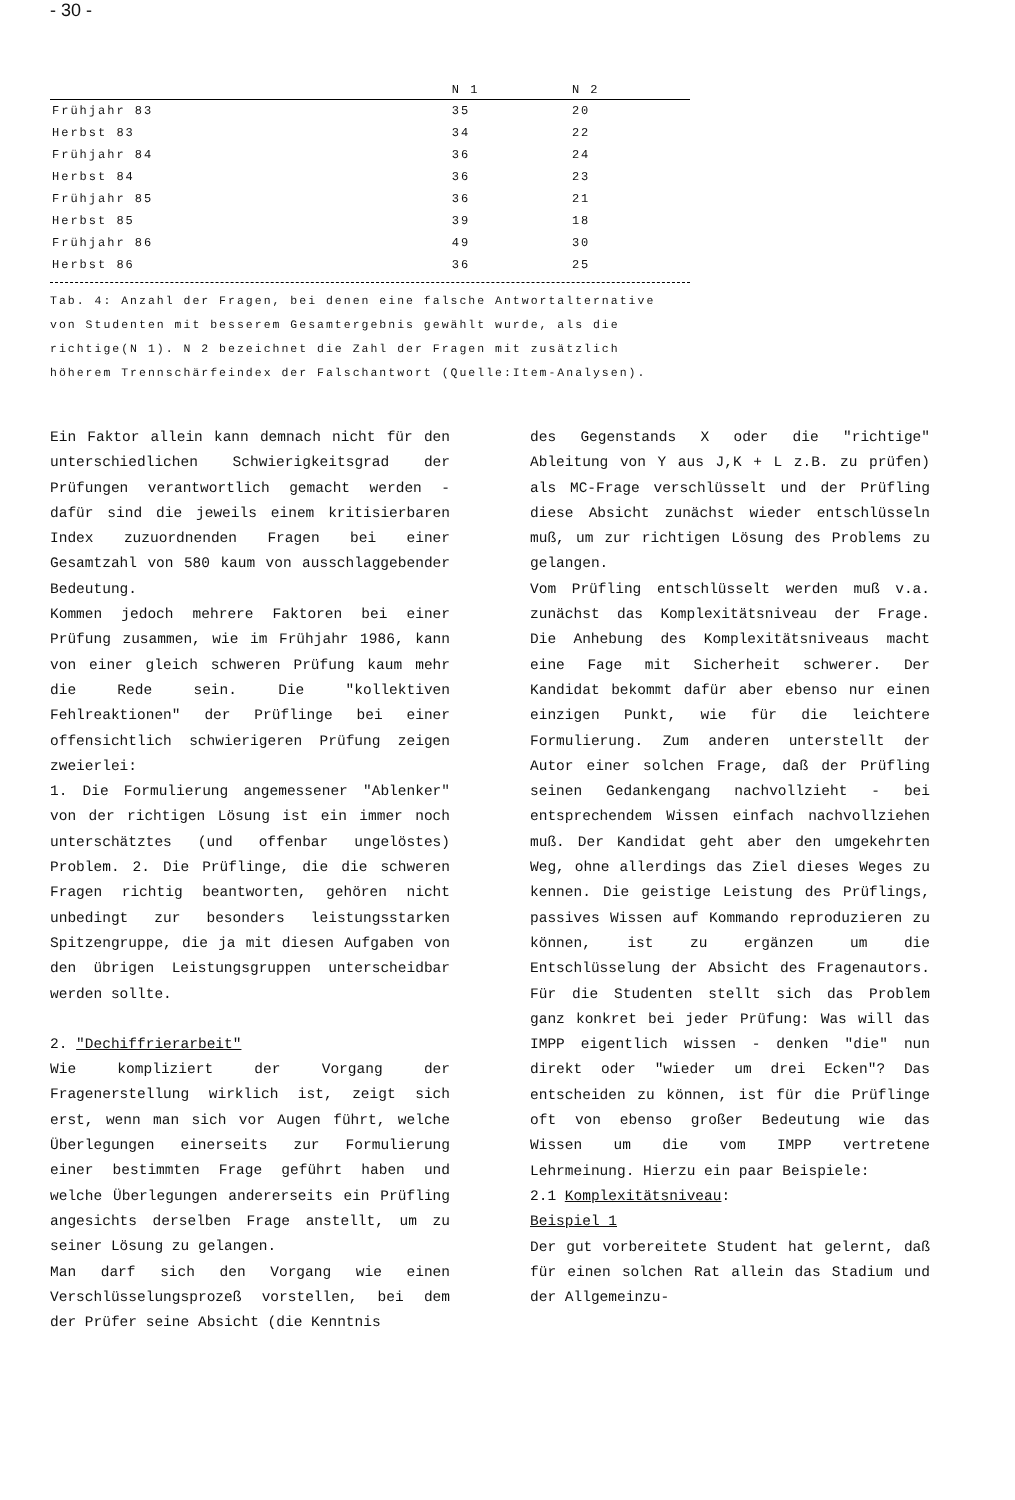- 30 -
| | N 1 | N 2 |
| --- | --- | --- |
| Frühjahr 83 | 35 | 20 |
| Herbst 83 | 34 | 22 |
| Frühjahr 84 | 36 | 24 |
| Herbst 84 | 36 | 23 |
| Frühjahr 85 | 36 | 21 |
| Herbst 85 | 39 | 18 |
| Frühjahr 86 | 49 | 30 |
| Herbst 86 | 36 | 25 |
Tab. 4: Anzahl der Fragen, bei denen eine falsche Antwortalternative von Studenten mit besserem Gesamtergebnis gewählt wurde, als die richtige(N 1). N 2 bezeichnet die Zahl der Fragen mit zusätzlich höherem Trennschärfeindex der Falschantwort (Quelle:Item-Analysen).
Ein Faktor allein kann demnach nicht für den unterschiedlichen Schwierigkeitsgrad der Prüfungen verantwortlich gemacht werden - dafür sind die jeweils einem kritisierbaren Index zuzuordnenden Fragen bei einer Gesamtzahl von 580 kaum von ausschlaggebender Bedeutung.
Kommen jedoch mehrere Faktoren bei einer Prüfung zusammen, wie im Frühjahr 1986, kann von einer gleich schweren Prüfung kaum mehr die Rede sein. Die "kollektiven Fehlreaktionen" der Prüflinge bei einer offensichtlich schwierigeren Prüfung zeigen zweierlei:
1. Die Formulierung angemessener "Ablenker" von der richtigen Lösung ist ein immer noch unterschätztes (und offenbar ungelöstes) Problem. 2. Die Prüflinge, die die schweren Fragen richtig beantworten, gehören nicht unbedingt zur besonders leistungsstarken Spitzengruppe, die ja mit diesen Aufgaben von den übrigen Leistungsgruppen unterscheidbar werden sollte.
2. "Dechiffrierarbeit"
Wie kompliziert der Vorgang der Fragenerstellung wirklich ist, zeigt sich erst, wenn man sich vor Augen führt, welche Überlegungen einerseits zur Formulierung einer bestimmten Frage geführt haben und welche Überlegungen andererseits ein Prüfling angesichts derselben Frage anstellt, um zu seiner Lösung zu gelangen.
Man darf sich den Vorgang wie einen Verschlüsselungsprozeß vorstellen, bei dem der Prüfer seine Absicht (die Kenntnis
des Gegenstands X oder die "richtige" Ableitung von Y aus J,K + L z.B. zu prüfen) als MC-Frage verschlüsselt und der Prüfling diese Absicht zunächst wieder entschlüsseln muß, um zur richtigen Lösung des Problems zu gelangen.
Vom Prüfling entschlüsselt werden muß v.a. zunächst das Komplexitätsniveau der Frage. Die Anhebung des Komplexitätsniveaus macht eine Fage mit Sicherheit schwerer. Der Kandidat bekommt dafür aber ebenso nur einen einzigen Punkt, wie für die leichtere Formulierung. Zum anderen unterstellt der Autor einer solchen Frage, daß der Prüfling seinen Gedankengang nachvollzieht - bei entsprechendem Wissen einfach nachvollziehen muß. Der Kandidat geht aber den umgekehrten Weg, ohne allerdings das Ziel dieses Weges zu kennen. Die geistige Leistung des Prüflings, passives Wissen auf Kommando reproduzieren zu können, ist zu ergänzen um die Entschlüsselung der Absicht des Fragenautors. Für die Studenten stellt sich das Problem ganz konkret bei jeder Prüfung: Was will das IMPP eigentlich wissen - denken "die" nun direkt oder "wieder um drei Ecken"? Das entscheiden zu können, ist für die Prüflinge oft von ebenso großer Bedeutung wie das Wissen um die vom IMPP vertretene Lehrmeinung. Hierzu ein paar Beispiele:
2.1 Komplexitätsniveau:
Beispiel 1
Der gut vorbereitete Student hat gelernt, daß für einen solchen Rat allein das Stadium und der Allgemeinzu-